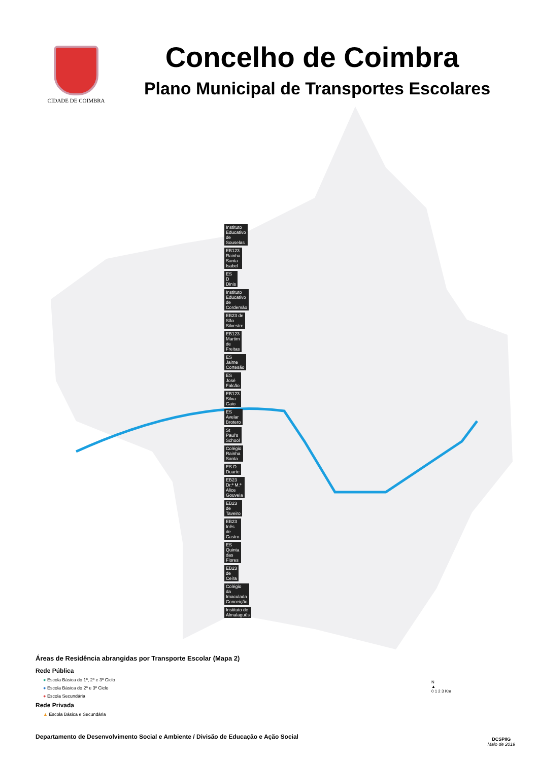CIDADE DE COIMBRA
Concelho de Coimbra
Plano Municipal de Transportes Escolares
Instituto Educativo de Souselas EB123 Rainha Santa Isabel ES D Dinis Instituto Educativo de Cordemão EB23 de São Silvestre EB123 Martim de Freitas ES Jaime Cortesão ES José Falcão EB123 Silva Gaio ES Avelar Brotero St Paul's School Colégio Rainha Santa ES D Duarte EB23 Dr.ª M.ª Alice Gouveia EB23 de Taveiro EB23 Inês de Castro ES Quinta das Flores EB23 de Ceira Colégio da Imaculada Conceição Instituto de Almalaguês
Áreas de Residência abrangidas por Transporte Escolar (Mapa 2)
Rede Pública
● Escola Básica do 1º, 2º e 3º Ciclo
● Escola Básica do 2º e 3º Ciclo
● Escola Secundária
Rede Privada
▲ Escola Básica e Secundária
N
▲
0 1 2 3 Km
Departamento de Desenvolvimento Social e Ambiente / Divisão de Educação e Ação Social
DCSPIIG
Maio de 2019